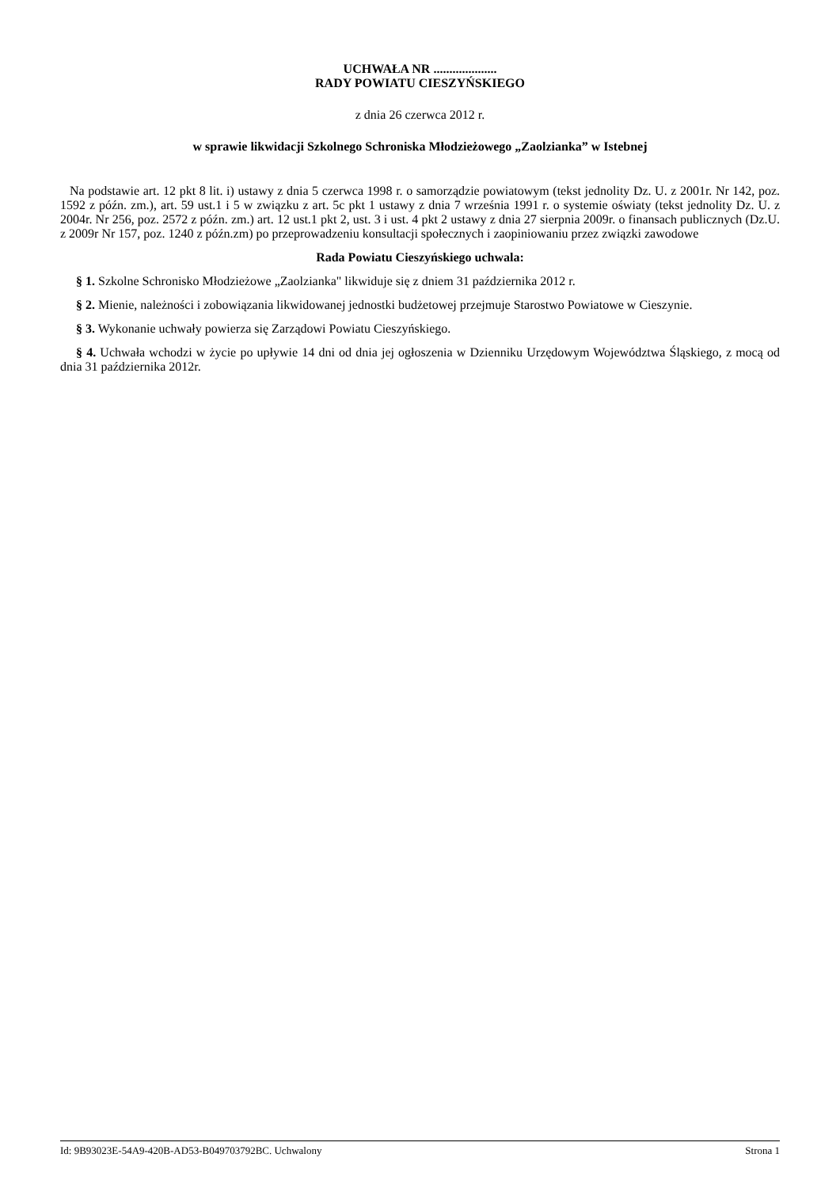UCHWAŁA NR ....................
RADY POWIATU CIESZYŃSKIEGO
z dnia 26 czerwca 2012 r.
w sprawie likwidacji Szkolnego Schroniska Młodzieżowego „Zaolzianka” w Istebnej
Na podstawie art. 12 pkt 8 lit. i) ustawy z dnia 5 czerwca 1998 r. o samorządzie powiatowym (tekst jednolity Dz. U. z 2001r. Nr 142, poz. 1592 z późn. zm.), art. 59 ust.1 i 5 w związku z art. 5c pkt 1 ustawy z dnia 7 września 1991 r. o systemie oświaty (tekst jednolity Dz. U. z 2004r. Nr 256, poz. 2572 z późn. zm.) art. 12 ust.1 pkt 2, ust. 3 i ust. 4 pkt 2 ustawy z dnia 27 sierpnia 2009r. o finansach publicznych (Dz.U. z 2009r Nr 157, poz. 1240 z późn.zm) po przeprowadzeniu konsultacji społecznych i zaopiniowaniu przez związki zawodowe
Rada Powiatu Cieszyńskiego uchwala:
§ 1. Szkolne Schronisko Młodzieżowe „Zaolzianka" likwiduje się z dniem 31 października 2012 r.
§ 2. Mienie, należności i zobowiązania likwidowanej jednostki budżetowej przejmuje Starostwo Powiatowe w Cieszynie.
§ 3. Wykonanie uchwały powierza się Zarządowi Powiatu Cieszyńskiego.
§ 4. Uchwała wchodzi w życie po upływie 14 dni od dnia jej ogłoszenia w Dzienniku Urzędowym Województwa Śląskiego, z mocą od dnia 31 października 2012r.
Id: 9B93023E-54A9-420B-AD53-B049703792BC. Uchwalony Strona 1